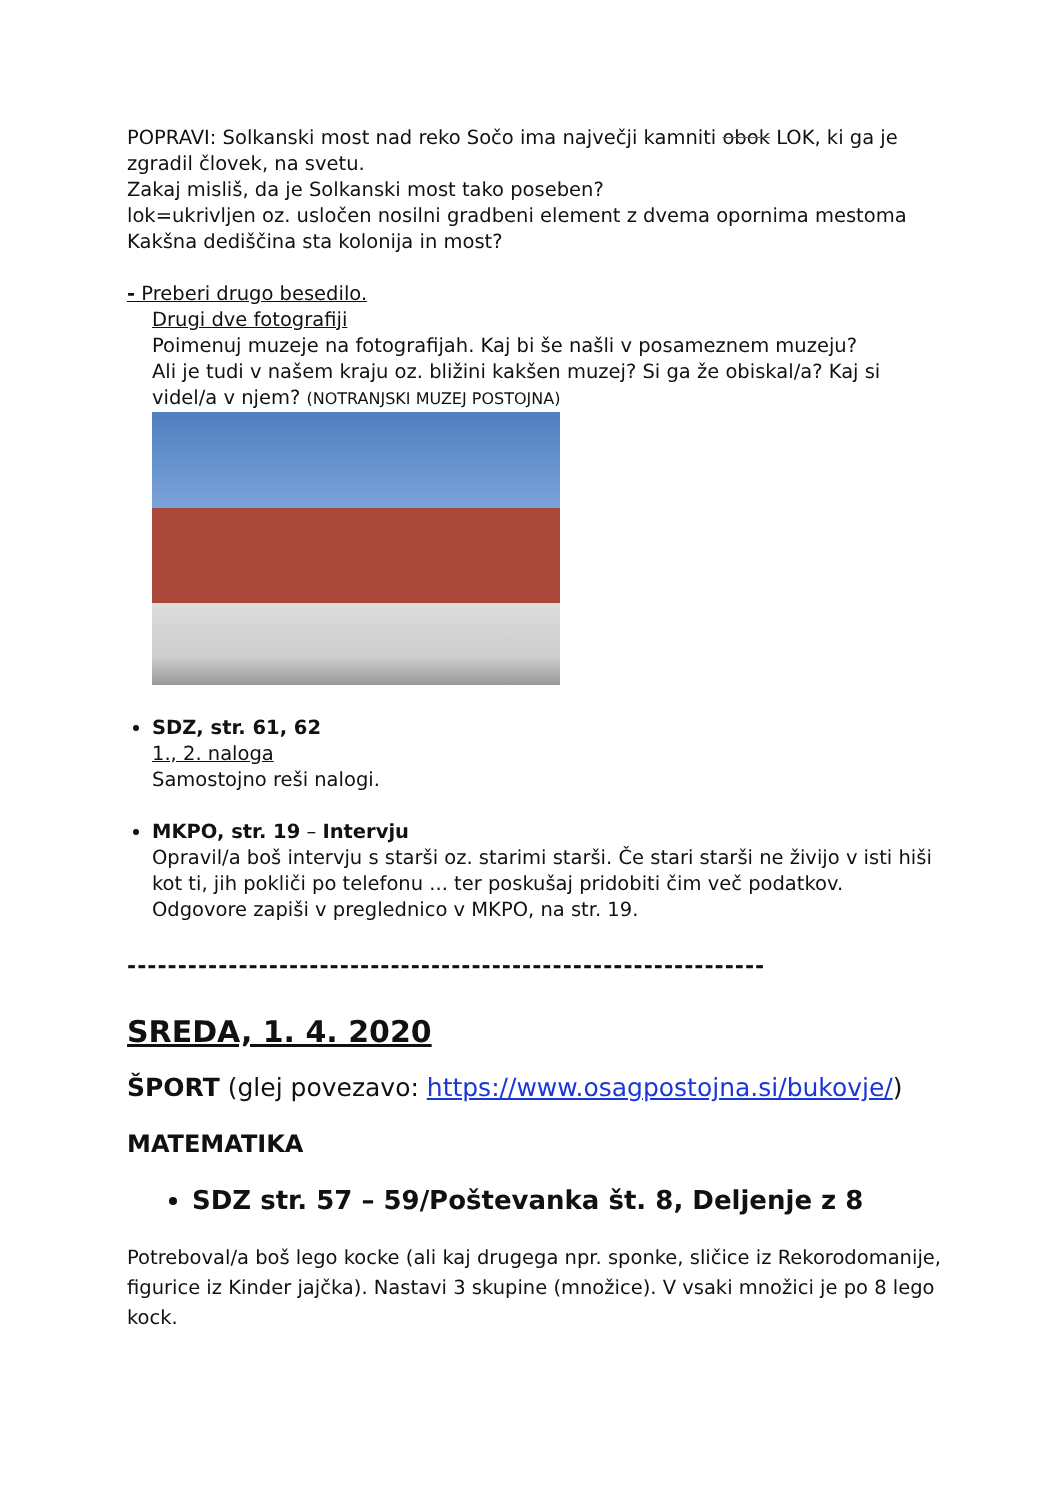POPRAVI: Solkanski most nad reko Sočo ima največji kamniti obok LOK, ki ga je zgradil človek, na svetu.
Zakaj misliš, da je Solkanski most tako poseben?
lok=ukrivljen oz. usločen nosilni gradbeni element z dvema opornima mestoma
Kakšna dediščina sta kolonija in most?
- Preberi drugo besedilo.
Drugi dve fotografiji
Poimenuj muzeje na fotografijah. Kaj bi še našli v posameznem muzeju?
Ali je tudi v našem kraju oz. bližini kakšen muzej? Si ga že obiskal/a? Kaj si videl/a v njem? (NOTRANJSKI MUZEJ POSTOJNA)
SDZ, str. 61, 62
1., 2. naloga
Samostojno reši nalogi.
MKPO, str. 19 – Intervju
Opravil/a boš intervju s starši oz. starimi starši. Če stari starši ne živijo v isti hiši kot ti, jih pokliči po telefonu ... ter poskušaj pridobiti čim več podatkov. Odgovore zapiši v preglednico v MKPO, na str. 19.
---------------------------------------------------------------
SREDA, 1. 4. 2020
ŠPORT (glej povezavo: https://www.osagpostojna.si/bukovje/)
MATEMATIKA
SDZ str. 57 – 59/Poštevanka št. 8, Deljenje z 8
Potreboval/a boš lego kocke (ali kaj drugega npr. sponke, sličice iz Rekorodomanije, figurice iz Kinder jajčka). Nastavi 3 skupine (množice). V vsaki množici je po 8 lego kock.